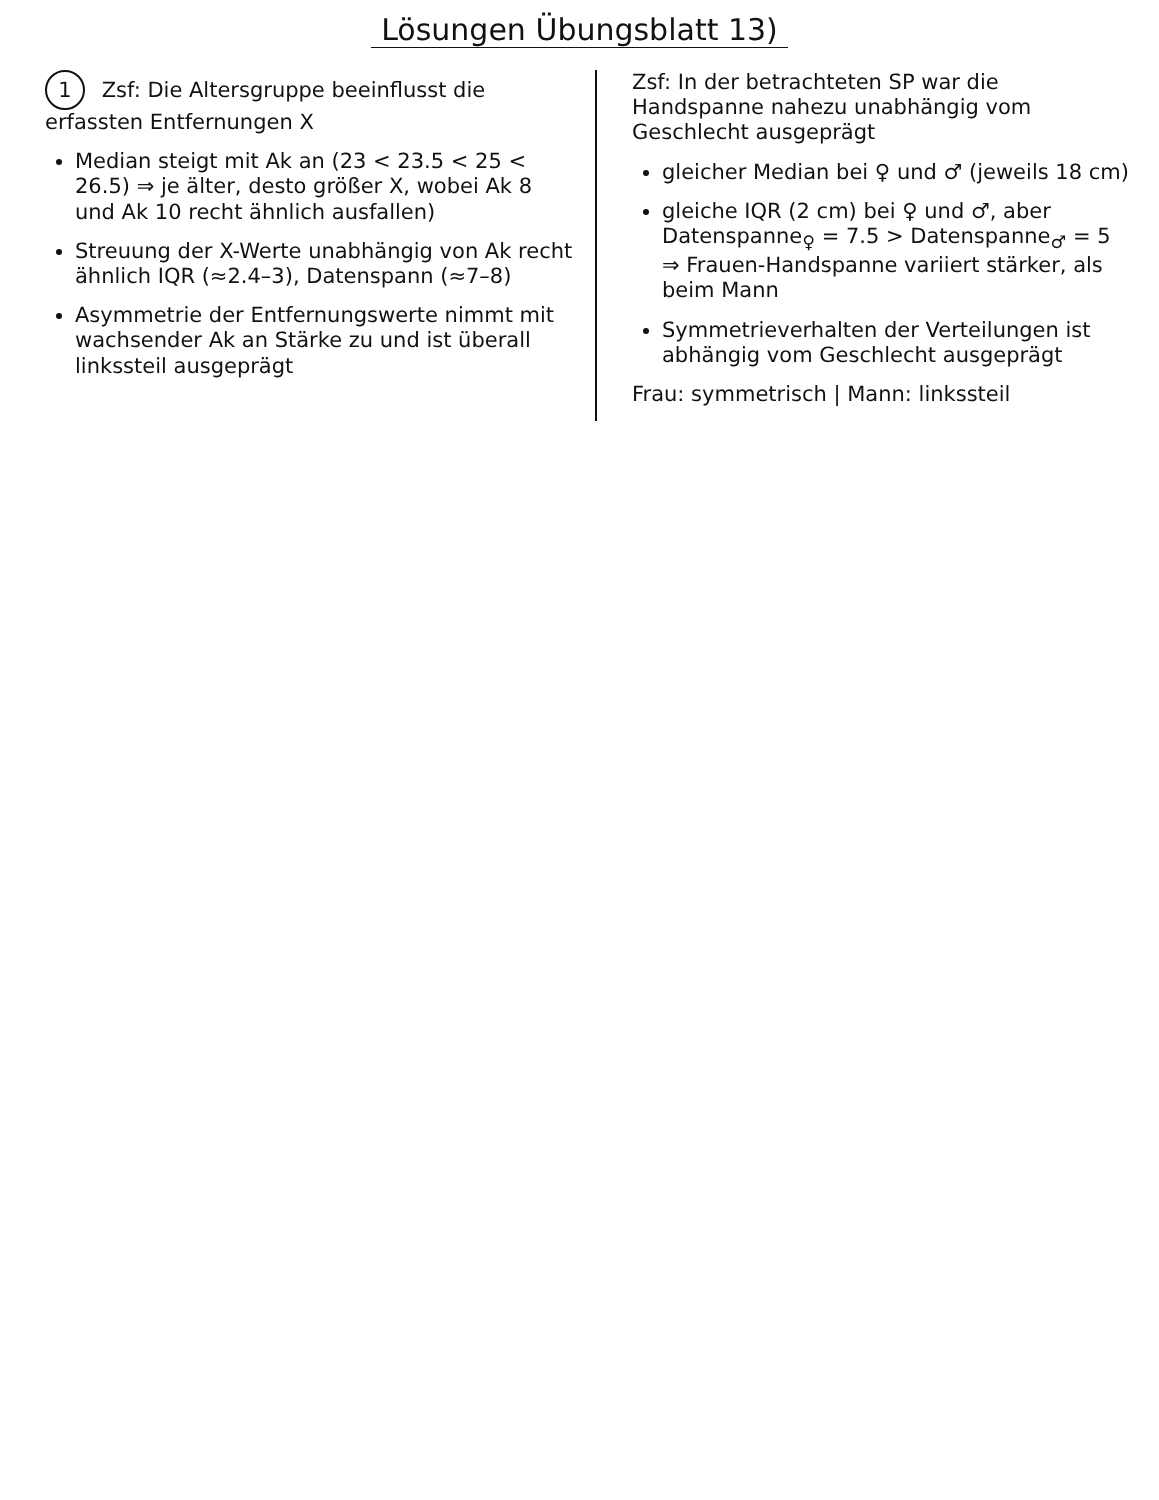Lösungen Übungsblatt 13)
1 Zsf: Die Altersgruppe beeinflusst die erfassten Entfernungen X
Median steigt mit Ak an (23 < 23.5 < 25 < 26.5) ⇒ je älter, desto größer X, wobei Ak 8 und Ak 10 recht ähnlich ausfallen)
Streuung der X-Werte unabhängig von Ak recht ähnlich IQR (≈2.4–3), Datenspann (≈7–8)
Asymmetrie der Entfernungswerte nimmt mit wachsender Ak an Stärke zu und ist überall linkssteil ausgeprägt
Zsf: In der betrachteten SP war die Handspanne nahezu unabhängig vom Geschlecht ausgeprägt
gleicher Median bei ♀ und ♂ (jeweils 18 cm)
gleiche IQR (2 cm) bei ♀ und ♂, aber Datenspanne<sub>♀</sub> = 7.5 > Datenspanne<sub>♂</sub> = 5
⇒ Frauen-Handspanne variiert stärker, als beim Mann
Symmetrieverhalten der Verteilungen ist abhängig vom Geschlecht ausgeprägt
Frau: symmetrisch | Mann: linkssteil